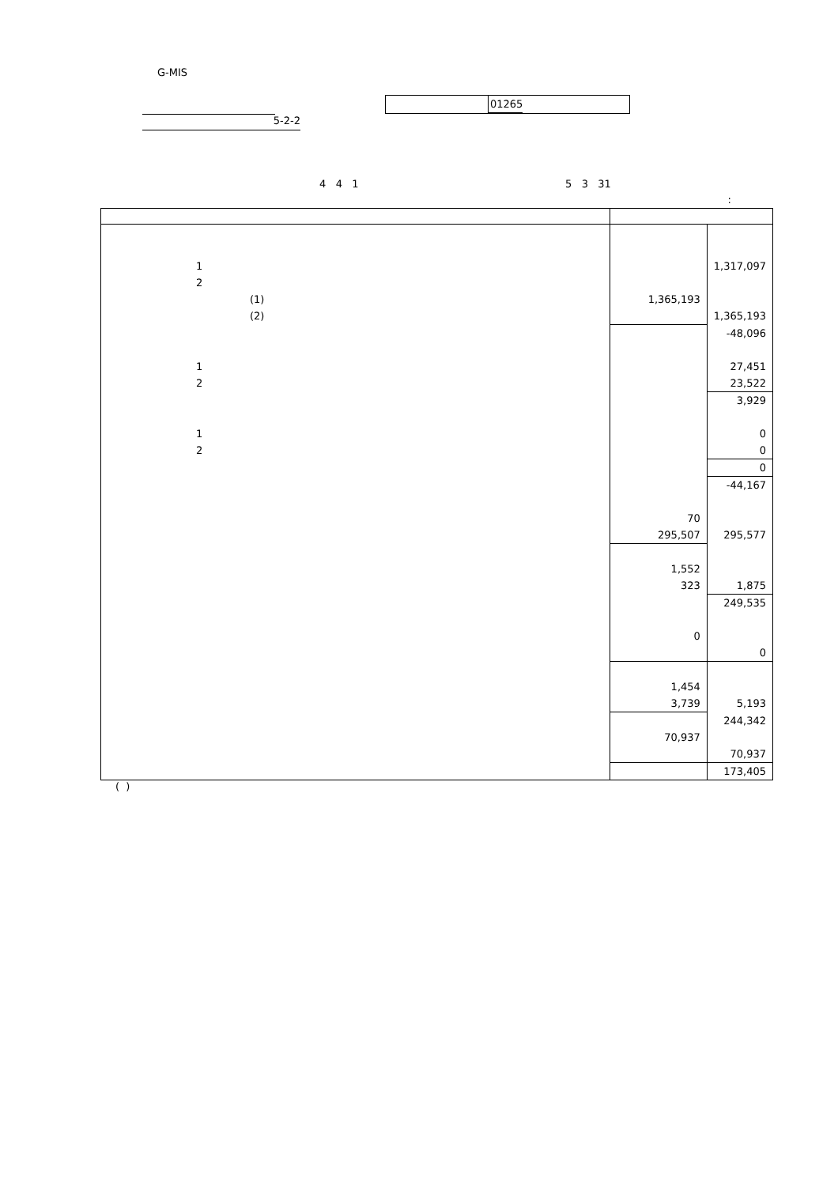G-MIS
5-2-2
01265
4 4 1 5 3 31
:
| 1 | | 1,317,097 |
| 2 | | |
| (1) | 1,365,193 | |
| (2) | | 1,365,193 |
| | | -48,096 |
| 1 | | 27,451 |
| 2 | | 23,522 |
| | | 3,929 |
| 1 | | 0 |
| 2 | | 0 |
| | | 0 |
| | | -44,167 |
| | 70 | |
| | 295,507 | 295,577 |
| | 1,552 | |
| | 323 | 1,875 |
| | | 249,535 |
| | 0 | |
| | | 0 |
| | 1,454 | |
| | 3,739 | 5,193 |
| | | 244,342 |
| | 70,937 | |
| | | 70,937 |
| | | 173,405 |
( )